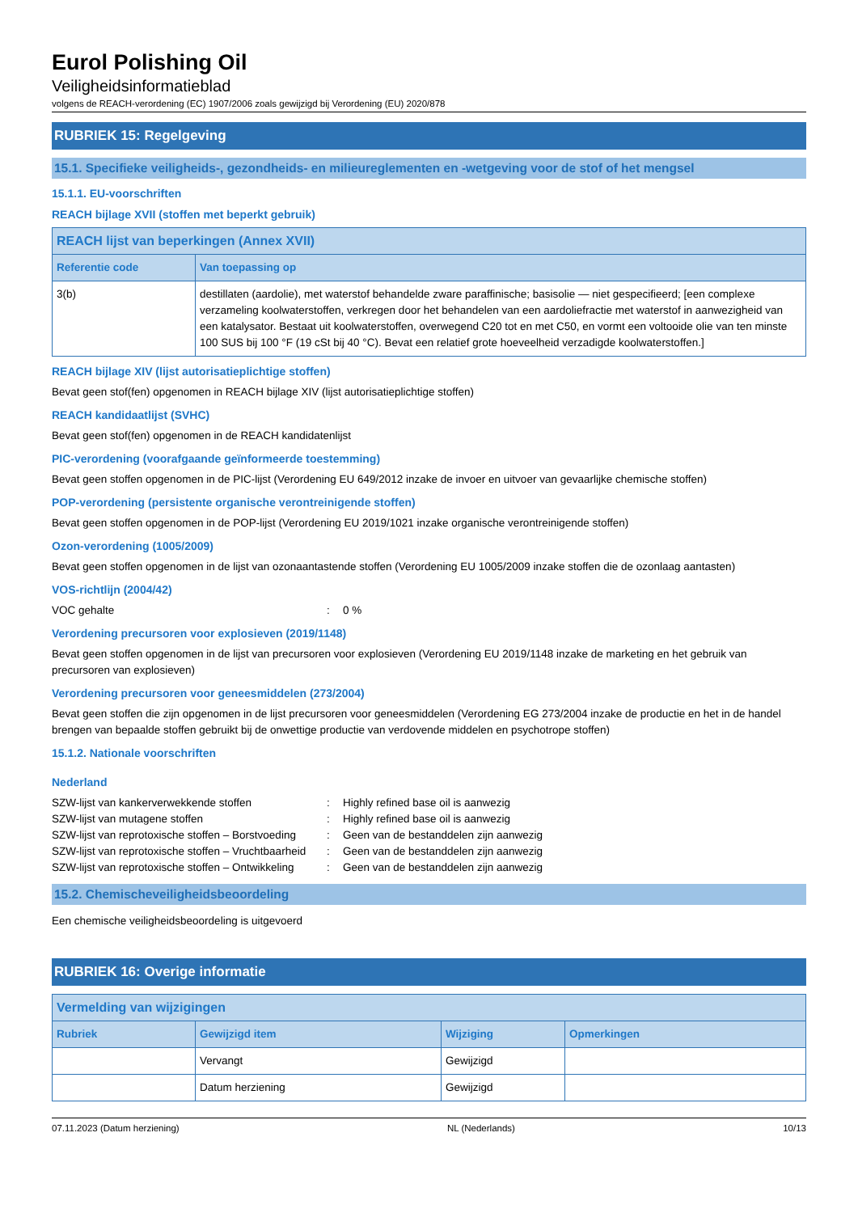Eurol Polishing Oil
Veiligheidsinformatieblad
volgens de REACH-verordening (EC) 1907/2006 zoals gewijzigd bij Verordening (EU) 2020/878
RUBRIEK 15: Regelgeving
15.1. Specifieke veiligheids-, gezondheids- en milieureglementen en -wetgeving voor de stof of het mengsel
15.1.1. EU-voorschriften
REACH bijlage XVII (stoffen met beperkt gebruik)
| REACH lijst van beperkingen (Annex XVII) | |
| --- | --- |
| Referentie code | Van toepassing op |
| 3(b) | destillaten (aardolie), met waterstof behandelde zware paraffinische; basisolie — niet gespecifieerd; [een complexe verzameling koolwaterstoffen, verkregen door het behandelen van een aardoliefractie met waterstof in aanwezigheid van een katalysator. Bestaat uit koolwaterstoffen, overwegend C20 tot en met C50, en vormt een voltooide olie van ten minste 100 SUS bij 100 °F (19 cSt bij 40 °C). Bevat een relatief grote hoeveelheid verzadigde koolwaterstoffen.] |
REACH bijlage XIV (lijst autorisatieplichtige stoffen)
Bevat geen stof(fen) opgenomen in REACH bijlage XIV (lijst autorisatieplichtige stoffen)
REACH kandidaatlijst (SVHC)
Bevat geen stof(fen) opgenomen in de REACH kandidatenlijst
PIC-verordening (voorafgaande geïnformeerde toestemming)
Bevat geen stoffen opgenomen in de PIC-lijst (Verordening EU 649/2012 inzake de invoer en uitvoer van gevaarlijke chemische stoffen)
POP-verordening (persistente organische verontreinigende stoffen)
Bevat geen stoffen opgenomen in de POP-lijst (Verordening EU 2019/1021 inzake organische verontreinigende stoffen)
Ozon-verordening (1005/2009)
Bevat geen stoffen opgenomen in de lijst van ozonaantastende stoffen (Verordening EU 1005/2009 inzake stoffen die de ozonlaag aantasten)
VOS-richtlijn (2004/42)
VOC gehalte: 0 %
Verordening precursoren voor explosieven (2019/1148)
Bevat geen stoffen opgenomen in de lijst van precursoren voor explosieven (Verordening EU 2019/1148 inzake de marketing en het gebruik van precursoren van explosieven)
Verordening precursoren voor geneesmiddelen (273/2004)
Bevat geen stoffen die zijn opgenomen in de lijst precursoren voor geneesmiddelen (Verordening EG 273/2004 inzake de productie en het in de handel brengen van bepaalde stoffen gebruikt bij de onwettige productie van verdovende middelen en psychotrope stoffen)
15.1.2. Nationale voorschriften
Nederland
SZW-lijst van kankerverwekkende stoffen: Highly refined base oil is aanwezig
SZW-lijst van mutagene stoffen: Highly refined base oil is aanwezig
SZW-lijst van reprotoxische stoffen – Borstvoeding: Geen van de bestanddelen zijn aanwezig
SZW-lijst van reprotoxische stoffen – Vruchtbaarheid: Geen van de bestanddelen zijn aanwezig
SZW-lijst van reprotoxische stoffen – Ontwikkeling: Geen van de bestanddelen zijn aanwezig
15.2. Chemischeveiligheidsbeoordeling
Een chemische veiligheidsbeoordeling is uitgevoerd
RUBRIEK 16: Overige informatie
| Vermelding van wijzigingen | | | |
| --- | --- | --- | --- |
| Rubriek | Gewijzigd item | Wijziging | Opmerkingen |
| | Vervangt | Gewijzigd | |
| | Datum herziening | Gewijzigd | |
07.11.2023 (Datum herziening) NL (Nederlands) 10/13